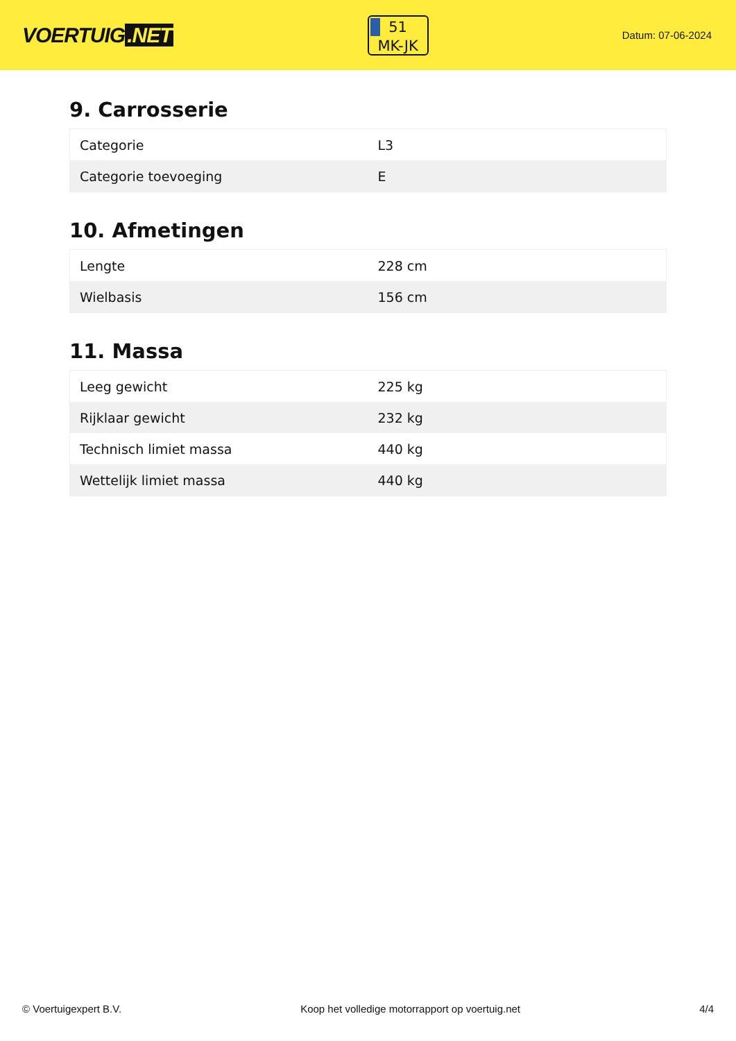VOERTUIG.NET
51
MK-JK
Datum: 07-06-2024
9. Carrosserie
| Categorie | L3 |
| Categorie toevoeging | E |
10. Afmetingen
| Lengte | 228 cm |
| Wielbasis | 156 cm |
11. Massa
| Leeg gewicht | 225 kg |
| Rijklaar gewicht | 232 kg |
| Technisch limiet massa | 440 kg |
| Wettelijk limiet massa | 440 kg |
© Voertuigexpert B.V. Koop het volledige motorrapport op voertuig.net 4/4